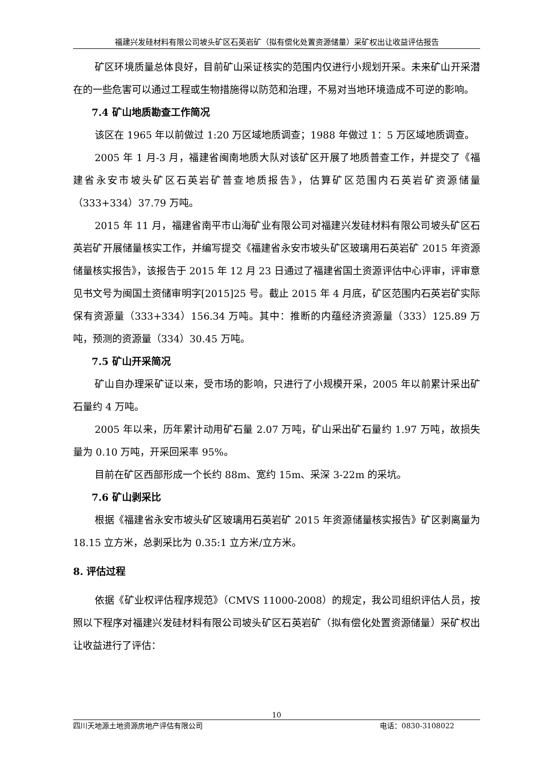福建兴发硅材料有限公司坡头矿区石英岩矿（拟有偿化处置资源储量）采矿权出让收益评估报告
矿区环境质量总体良好，目前矿山采证核实的范围内仅进行小规划开采。未来矿山开采潜在的一些危害可以通过工程或生物措施得以防范和治理，不易对当地环境造成不可逆的影响。
7.4 矿山地质勘查工作简况
该区在 1965 年以前做过 1:20 万区域地质调查；1988 年做过 1：5 万区域地质调查。
2005 年 1 月-3 月，福建省闽南地质大队对该矿区开展了地质普查工作，并提交了《福建省永安市坡头矿区石英岩矿普查地质报告》，估算矿区范围内石英岩矿资源储量（333+334）37.79 万吨。
2015 年 11 月，福建省南平市山海矿业有限公司对福建兴发硅材料有限公司坡头矿区石英岩矿开展储量核实工作，并编写提交《福建省永安市坡头矿区玻璃用石英岩矿 2015 年资源储量核实报告》，该报告于 2015 年 12 月 23 日通过了福建省国土资源评估中心评审，评审意见书文号为闽国土资储审明字[2015]25 号。截止 2015 年 4 月底，矿区范围内石英岩矿实际保有资源量（333+334）156.34 万吨。其中：推断的内蕴经济资源量（333）125.89 万吨，预测的资源量（334）30.45 万吨。
7.5 矿山开采简况
矿山自办理采矿证以来，受市场的影响，只进行了小规模开采，2005 年以前累计采出矿石量约 4 万吨。
2005 年以来，历年累计动用矿石量 2.07 万吨，矿山采出矿石量约 1.97 万吨，故损失量为 0.10 万吨，开采回采率 95%。
目前在矿区西部形成一个长约 88m、宽约 15m、采深 3-22m 的采坑。
7.6 矿山剥采比
根据《福建省永安市坡头矿区玻璃用石英岩矿 2015 年资源储量核实报告》矿区剥离量为 18.15 立方米，总剥采比为 0.35:1 立方米/立方米。
8. 评估过程
依据《矿业权评估程序规范》（CMVS 11000-2008）的规定，我公司组织评估人员，按照以下程序对福建兴发硅材料有限公司坡头矿区石英岩矿（拟有偿化处置资源储量）采矿权出让收益进行了评估：
10
四川天地源土地资源房地产评估有限公司 电话：0830-3108022